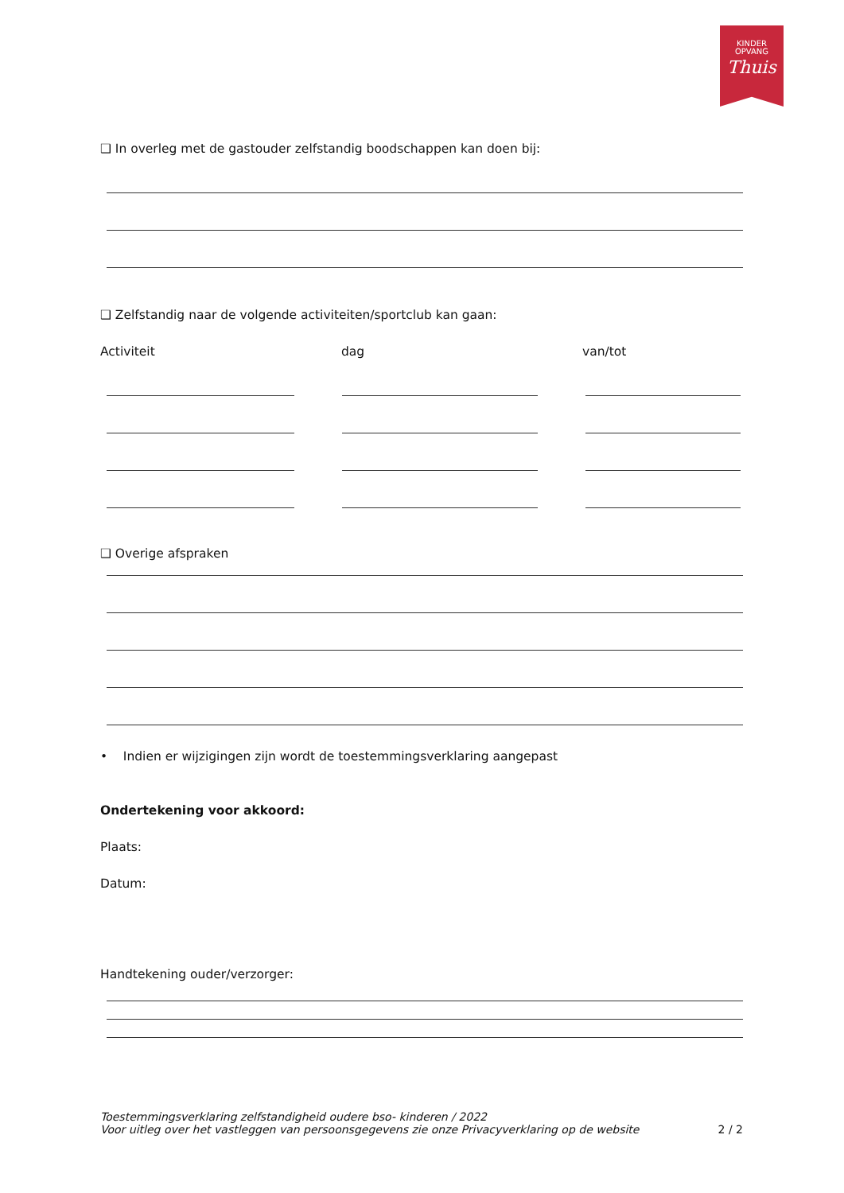KINDER
OPVANG
Thuis
❑ In overleg met de gastouder zelfstandig boodschappen kan doen bij:
❑ Zelfstandig naar de volgende activiteiten/sportclub kan gaan:
Activiteit dag van/tot
❑ Overige afspraken
• Indien er wijzigingen zijn wordt de toestemmingsverklaring aangepast
Ondertekening voor akkoord:
Plaats:
Datum:
Handtekening ouder/verzorger:
Toestemmingsverklaring zelfstandigheid oudere bso- kinderen / 2022
Voor uitleg over het vastleggen van persoonsgegevens zie onze Privacyverklaring op de website 2 / 2